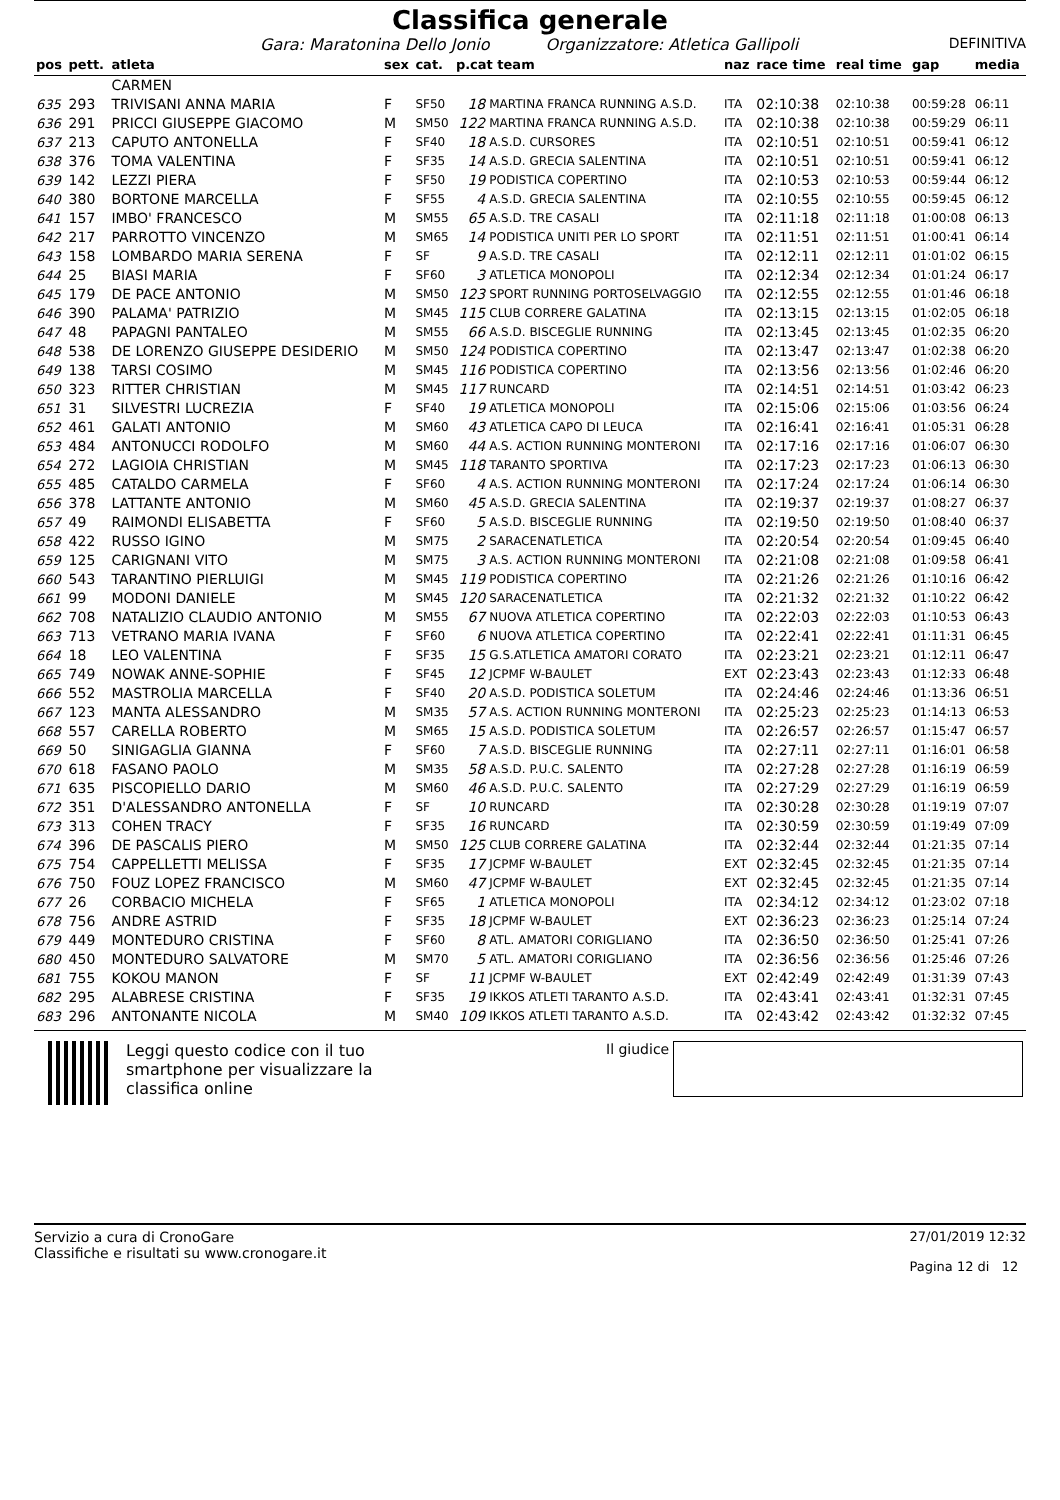Classifica generale
Gara: Maratonina Dello Jonio Organizzatore: Atletica Gallipoli DEFINITIVA
| pos | pett. | atleta | sex | cat. | p.cat team | | naz | race time | real time | gap | media |
| --- | --- | --- | --- | --- | --- | --- | --- | --- | --- | --- | --- |
| | | CARMEN | | | | | | | | | |
| 635 | 293 | TRIVISANI ANNA MARIA | F | SF50 | 18 | MARTINA FRANCA RUNNING A.S.D. | ITA | 02:10:38 | 02:10:38 | 00:59:28 | 06:11 |
| 636 | 291 | PRICCI GIUSEPPE GIACOMO | M | SM50 | 122 | MARTINA FRANCA RUNNING A.S.D. | ITA | 02:10:38 | 02:10:38 | 00:59:29 | 06:11 |
| 637 | 213 | CAPUTO ANTONELLA | F | SF40 | 18 | A.S.D. CURSORES | ITA | 02:10:51 | 02:10:51 | 00:59:41 | 06:12 |
| 638 | 376 | TOMA VALENTINA | F | SF35 | 14 | A.S.D. GRECIA SALENTINA | ITA | 02:10:51 | 02:10:51 | 00:59:41 | 06:12 |
| 639 | 142 | LEZZI PIERA | F | SF50 | 19 | PODISTICA COPERTINO | ITA | 02:10:53 | 02:10:53 | 00:59:44 | 06:12 |
| 640 | 380 | BORTONE MARCELLA | F | SF55 | 4 | A.S.D. GRECIA SALENTINA | ITA | 02:10:55 | 02:10:55 | 00:59:45 | 06:12 |
| 641 | 157 | IMBO' FRANCESCO | M | SM55 | 65 | A.S.D. TRE CASALI | ITA | 02:11:18 | 02:11:18 | 01:00:08 | 06:13 |
| 642 | 217 | PARROTTO VINCENZO | M | SM65 | 14 | PODISTICA UNITI PER LO SPORT | ITA | 02:11:51 | 02:11:51 | 01:00:41 | 06:14 |
| 643 | 158 | LOMBARDO MARIA SERENA | F | SF | 9 | A.S.D. TRE CASALI | ITA | 02:12:11 | 02:12:11 | 01:01:02 | 06:15 |
| 644 | 25 | BIASI MARIA | F | SF60 | 3 | ATLETICA MONOPOLI | ITA | 02:12:34 | 02:12:34 | 01:01:24 | 06:17 |
| 645 | 179 | DE PACE ANTONIO | M | SM50 | 123 | SPORT RUNNING PORTOSELVAGGIO | ITA | 02:12:55 | 02:12:55 | 01:01:46 | 06:18 |
| 646 | 390 | PALAMA' PATRIZIO | M | SM45 | 115 | CLUB CORRERE GALATINA | ITA | 02:13:15 | 02:13:15 | 01:02:05 | 06:18 |
| 647 | 48 | PAPAGNI PANTALEO | M | SM55 | 66 | A.S.D. BISCEGLIE RUNNING | ITA | 02:13:45 | 02:13:45 | 01:02:35 | 06:20 |
| 648 | 538 | DE LORENZO GIUSEPPE DESIDERIO | M | SM50 | 124 | PODISTICA COPERTINO | ITA | 02:13:47 | 02:13:47 | 01:02:38 | 06:20 |
| 649 | 138 | TARSI COSIMO | M | SM45 | 116 | PODISTICA COPERTINO | ITA | 02:13:56 | 02:13:56 | 01:02:46 | 06:20 |
| 650 | 323 | RITTER CHRISTIAN | M | SM45 | 117 | RUNCARD | ITA | 02:14:51 | 02:14:51 | 01:03:42 | 06:23 |
| 651 | 31 | SILVESTRI LUCREZIA | F | SF40 | 19 | ATLETICA MONOPOLI | ITA | 02:15:06 | 02:15:06 | 01:03:56 | 06:24 |
| 652 | 461 | GALATI ANTONIO | M | SM60 | 43 | ATLETICA CAPO DI LEUCA | ITA | 02:16:41 | 02:16:41 | 01:05:31 | 06:28 |
| 653 | 484 | ANTONUCCI RODOLFO | M | SM60 | 44 | A.S. ACTION RUNNING MONTERONI | ITA | 02:17:16 | 02:17:16 | 01:06:07 | 06:30 |
| 654 | 272 | LAGIOIA CHRISTIAN | M | SM45 | 118 | TARANTO SPORTIVA | ITA | 02:17:23 | 02:17:23 | 01:06:13 | 06:30 |
| 655 | 485 | CATALDO CARMELA | F | SF60 | 4 | A.S. ACTION RUNNING MONTERONI | ITA | 02:17:24 | 02:17:24 | 01:06:14 | 06:30 |
| 656 | 378 | LATTANTE ANTONIO | M | SM60 | 45 | A.S.D. GRECIA SALENTINA | ITA | 02:19:37 | 02:19:37 | 01:08:27 | 06:37 |
| 657 | 49 | RAIMONDI ELISABETTA | F | SF60 | 5 | A.S.D. BISCEGLIE RUNNING | ITA | 02:19:50 | 02:19:50 | 01:08:40 | 06:37 |
| 658 | 422 | RUSSO IGINO | M | SM75 | 2 | SARACENATLETICA | ITA | 02:20:54 | 02:20:54 | 01:09:45 | 06:40 |
| 659 | 125 | CARIGNANI VITO | M | SM75 | 3 | A.S. ACTION RUNNING MONTERONI | ITA | 02:21:08 | 02:21:08 | 01:09:58 | 06:41 |
| 660 | 543 | TARANTINO PIERLUIGI | M | SM45 | 119 | PODISTICA COPERTINO | ITA | 02:21:26 | 02:21:26 | 01:10:16 | 06:42 |
| 661 | 99 | MODONI DANIELE | M | SM45 | 120 | SARACENATLETICA | ITA | 02:21:32 | 02:21:32 | 01:10:22 | 06:42 |
| 662 | 708 | NATALIZIO CLAUDIO ANTONIO | M | SM55 | 67 | NUOVA ATLETICA COPERTINO | ITA | 02:22:03 | 02:22:03 | 01:10:53 | 06:43 |
| 663 | 713 | VETRANO MARIA IVANA | F | SF60 | 6 | NUOVA ATLETICA COPERTINO | ITA | 02:22:41 | 02:22:41 | 01:11:31 | 06:45 |
| 664 | 18 | LEO VALENTINA | F | SF35 | 15 | G.S.ATLETICA AMATORI CORATO | ITA | 02:23:21 | 02:23:21 | 01:12:11 | 06:47 |
| 665 | 749 | NOWAK ANNE-SOPHIE | F | SF45 | 12 | JCPMF W-BAULET | EXT | 02:23:43 | 02:23:43 | 01:12:33 | 06:48 |
| 666 | 552 | MASTROLIA MARCELLA | F | SF40 | 20 | A.S.D. PODISTICA SOLETUM | ITA | 02:24:46 | 02:24:46 | 01:13:36 | 06:51 |
| 667 | 123 | MANTA ALESSANDRO | M | SM35 | 57 | A.S. ACTION RUNNING MONTERONI | ITA | 02:25:23 | 02:25:23 | 01:14:13 | 06:53 |
| 668 | 557 | CARELLA ROBERTO | M | SM65 | 15 | A.S.D. PODISTICA SOLETUM | ITA | 02:26:57 | 02:26:57 | 01:15:47 | 06:57 |
| 669 | 50 | SINIGAGLIA GIANNA | F | SF60 | 7 | A.S.D. BISCEGLIE RUNNING | ITA | 02:27:11 | 02:27:11 | 01:16:01 | 06:58 |
| 670 | 618 | FASANO PAOLO | M | SM35 | 58 | A.S.D. P.U.C. SALENTO | ITA | 02:27:28 | 02:27:28 | 01:16:19 | 06:59 |
| 671 | 635 | PISCOPIELLO DARIO | M | SM60 | 46 | A.S.D. P.U.C. SALENTO | ITA | 02:27:29 | 02:27:29 | 01:16:19 | 06:59 |
| 672 | 351 | D'ALESSANDRO ANTONELLA | F | SF | 10 | RUNCARD | ITA | 02:30:28 | 02:30:28 | 01:19:19 | 07:07 |
| 673 | 313 | COHEN TRACY | F | SF35 | 16 | RUNCARD | ITA | 02:30:59 | 02:30:59 | 01:19:49 | 07:09 |
| 674 | 396 | DE PASCALIS PIERO | M | SM50 | 125 | CLUB CORRERE GALATINA | ITA | 02:32:44 | 02:32:44 | 01:21:35 | 07:14 |
| 675 | 754 | CAPPELLETTI MELISSA | F | SF35 | 17 | JCPMF W-BAULET | EXT | 02:32:45 | 02:32:45 | 01:21:35 | 07:14 |
| 676 | 750 | FOUZ LOPEZ FRANCISCO | M | SM60 | 47 | JCPMF W-BAULET | EXT | 02:32:45 | 02:32:45 | 01:21:35 | 07:14 |
| 677 | 26 | CORBACIO MICHELA | F | SF65 | 1 | ATLETICA MONOPOLI | ITA | 02:34:12 | 02:34:12 | 01:23:02 | 07:18 |
| 678 | 756 | ANDRE ASTRID | F | SF35 | 18 | JCPMF W-BAULET | EXT | 02:36:23 | 02:36:23 | 01:25:14 | 07:24 |
| 679 | 449 | MONTEDURO CRISTINA | F | SF60 | 8 | ATL. AMATORI CORIGLIANO | ITA | 02:36:50 | 02:36:50 | 01:25:41 | 07:26 |
| 680 | 450 | MONTEDURO SALVATORE | M | SM70 | 5 | ATL. AMATORI CORIGLIANO | ITA | 02:36:56 | 02:36:56 | 01:25:46 | 07:26 |
| 681 | 755 | KOKOU MANON | F | SF | 11 | JCPMF W-BAULET | EXT | 02:42:49 | 02:42:49 | 01:31:39 | 07:43 |
| 682 | 295 | ALABRESE CRISTINA | F | SF35 | 19 | IKKOS ATLETI TARANTO A.S.D. | ITA | 02:43:41 | 02:43:41 | 01:32:31 | 07:45 |
| 683 | 296 | ANTONANTE NICOLA | M | SM40 | 109 | IKKOS ATLETI TARANTO A.S.D. | ITA | 02:43:42 | 02:43:42 | 01:32:32 | 07:45 |
Leggi questo codice con il tuo smartphone per visualizzare la classifica online
Il giudice
Servizio a cura di CronoGare
Classifiche e risultati su www.cronogare.it
27/01/2019 12:32
Pagina 12 di 12